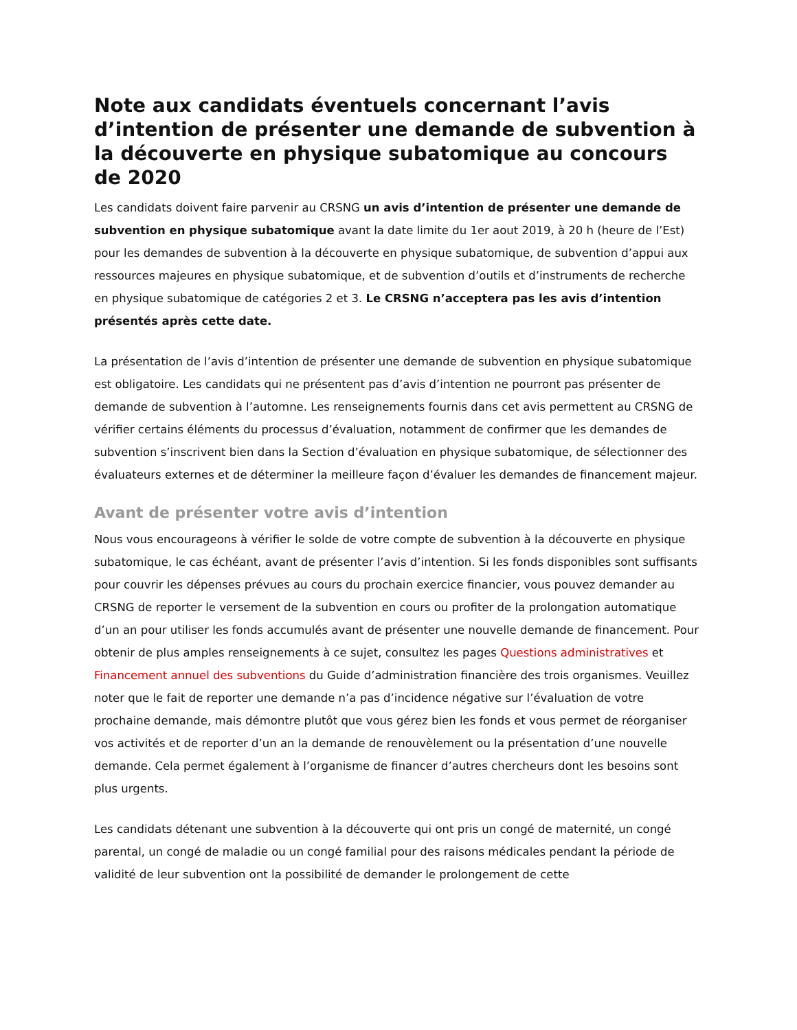Note aux candidats éventuels concernant l’avis d’intention de présenter une demande de subvention à la découverte en physique subatomique au concours de 2020
Les candidats doivent faire parvenir au CRSNG un avis d’intention de présenter une demande de subvention en physique subatomique avant la date limite du 1er aout 2019, à 20 h (heure de l’Est) pour les demandes de subvention à la découverte en physique subatomique, de subvention d’appui aux ressources majeures en physique subatomique, et de subvention d’outils et d’instruments de recherche en physique subatomique de catégories 2 et 3. Le CRSNG n’acceptera pas les avis d’intention présentés après cette date.
La présentation de l’avis d’intention de présenter une demande de subvention en physique subatomique est obligatoire. Les candidats qui ne présentent pas d’avis d’intention ne pourront pas présenter de demande de subvention à l’automne. Les renseignements fournis dans cet avis permettent au CRSNG de vérifier certains éléments du processus d’évaluation, notamment de confirmer que les demandes de subvention s’inscrivent bien dans la Section d’évaluation en physique subatomique, de sélectionner des évaluateurs externes et de déterminer la meilleure façon d’évaluer les demandes de financement majeur.
Avant de présenter votre avis d’intention
Nous vous encourageons à vérifier le solde de votre compte de subvention à la découverte en physique subatomique, le cas échéant, avant de présenter l’avis d’intention. Si les fonds disponibles sont suffisants pour couvrir les dépenses prévues au cours du prochain exercice financier, vous pouvez demander au CRSNG de reporter le versement de la subvention en cours ou profiter de la prolongation automatique d’un an pour utiliser les fonds accumulés avant de présenter une nouvelle demande de financement. Pour obtenir de plus amples renseignements à ce sujet, consultez les pages Questions administratives et Financement annuel des subventions du Guide d’administration financière des trois organismes. Veuillez noter que le fait de reporter une demande n’a pas d’incidence négative sur l’évaluation de votre prochaine demande, mais démontre plutôt que vous gérez bien les fonds et vous permet de réorganiser vos activités et de reporter d’un an la demande de renouvèlement ou la présentation d’une nouvelle demande. Cela permet également à l’organisme de financer d’autres chercheurs dont les besoins sont plus urgents.
Les candidats détenant une subvention à la découverte qui ont pris un congé de maternité, un congé parental, un congé de maladie ou un congé familial pour des raisons médicales pendant la période de validité de leur subvention ont la possibilité de demander le prolongement de cette